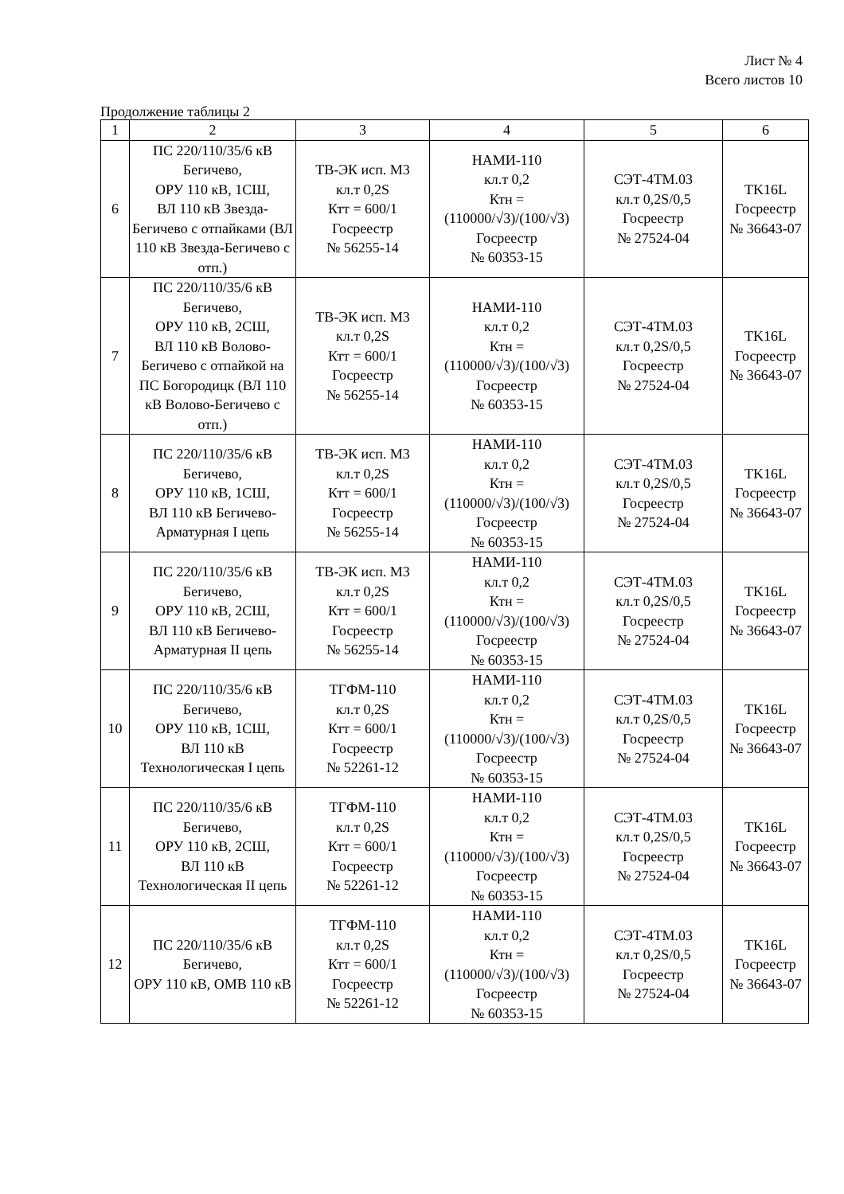Лист № 4
Всего листов 10
Продолжение таблицы 2
| 1 | 2 | 3 | 4 | 5 | 6 |
| --- | --- | --- | --- | --- | --- |
| 6 | ПС 220/110/35/6 кВ Бегичево, ОРУ 110 кВ, 1СШ, ВЛ 110 кВ Звезда-Бегичево с отпайками (ВЛ 110 кВ Звезда-Бегичево с отп.) | ТВ-ЭК исп. М3 кл.т 0,2S Ктт = 600/1 Госреестр № 56255-14 | НАМИ-110 кл.т 0,2 Ктн = (110000/√3)/(100/√3) Госреестр № 60353-15 | СЭТ-4ТМ.03 кл.т 0,2S/0,5 Госреестр № 27524-04 | TK16L Госреестр № 36643-07 |
| 7 | ПС 220/110/35/6 кВ Бегичево, ОРУ 110 кВ, 2СШ, ВЛ 110 кВ Волово-Бегичево с отпайкой на ПС Богородицк (ВЛ 110 кВ Волово-Бегичево с отп.) | ТВ-ЭК исп. М3 кл.т 0,2S Ктт = 600/1 Госреестр № 56255-14 | НАМИ-110 кл.т 0,2 Ктн = (110000/√3)/(100/√3) Госреестр № 60353-15 | СЭТ-4ТМ.03 кл.т 0,2S/0,5 Госреестр № 27524-04 | TK16L Госреестр № 36643-07 |
| 8 | ПС 220/110/35/6 кВ Бегичево, ОРУ 110 кВ, 1СШ, ВЛ 110 кВ Бегичево-Арматурная I цепь | ТВ-ЭК исп. М3 кл.т 0,2S Ктт = 600/1 Госреестр № 56255-14 | НАМИ-110 кл.т 0,2 Ктн = (110000/√3)/(100/√3) Госреестр № 60353-15 | СЭТ-4ТМ.03 кл.т 0,2S/0,5 Госреестр № 27524-04 | TK16L Госреестр № 36643-07 |
| 9 | ПС 220/110/35/6 кВ Бегичево, ОРУ 110 кВ, 2СШ, ВЛ 110 кВ Бегичево-Арматурная II цепь | ТВ-ЭК исп. М3 кл.т 0,2S Ктт = 600/1 Госреестр № 56255-14 | НАМИ-110 кл.т 0,2 Ктн = (110000/√3)/(100/√3) Госреестр № 60353-15 | СЭТ-4ТМ.03 кл.т 0,2S/0,5 Госреестр № 27524-04 | TK16L Госреестр № 36643-07 |
| 10 | ПС 220/110/35/6 кВ Бегичево, ОРУ 110 кВ, 1СШ, ВЛ 110 кВ Технологическая I цепь | ТГФМ-110 кл.т 0,2S Ктт = 600/1 Госреестр № 52261-12 | НАМИ-110 кл.т 0,2 Ктн = (110000/√3)/(100/√3) Госреестр № 60353-15 | СЭТ-4ТМ.03 кл.т 0,2S/0,5 Госреестр № 27524-04 | TK16L Госреестр № 36643-07 |
| 11 | ПС 220/110/35/6 кВ Бегичево, ОРУ 110 кВ, 2СШ, ВЛ 110 кВ Технологическая II цепь | ТГФМ-110 кл.т 0,2S Ктт = 600/1 Госреестр № 52261-12 | НАМИ-110 кл.т 0,2 Ктн = (110000/√3)/(100/√3) Госреестр № 60353-15 | СЭТ-4ТМ.03 кл.т 0,2S/0,5 Госреестр № 27524-04 | TK16L Госреестр № 36643-07 |
| 12 | ПС 220/110/35/6 кВ Бегичево, ОРУ 110 кВ, ОМВ 110 кВ | ТГФМ-110 кл.т 0,2S Ктт = 600/1 Госреестр № 52261-12 | НАМИ-110 кл.т 0,2 Ктн = (110000/√3)/(100/√3) Госреестр № 60353-15 | СЭТ-4ТМ.03 кл.т 0,2S/0,5 Госреестр № 27524-04 | TK16L Госреестр № 36643-07 |